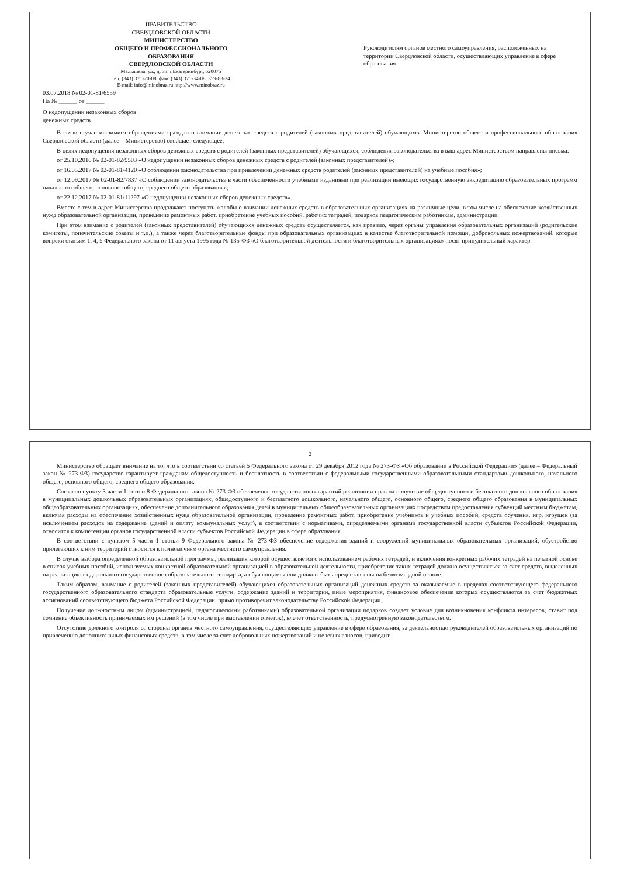ПРАВИТЕЛЬСТВО
СВЕРДЛОВСКОЙ ОБЛАСТИ
МИНИСТЕРСТВО
ОБЩЕГО И ПРОФЕССИОНАЛЬНОГО
ОБРАЗОВАНИЯ
СВЕРДЛОВСКОЙ ОБЛАСТИ
Малышева, ул., д. 33, г.Екатеринбург, 620075
тел. (343) 371-20-08, факс (343) 371-34-08; 359-83-24
E-mail: info@minobraz.ru http://www.minobraz.ru
03.07.2018 № 02-01-81/6559
На № ______ от ______
О недопущении незаконных сборов
денежных средств
Руководителям органов местного самоуправления, расположенных на территории Свердловской области, осуществляющих управление в сфере образования
В связи с участившимися обращениями граждан о взимании денежных средств с родителей (законных представителей) обучающихся Министерство общего и профессионального образования Свердловской области (далее – Министерство) сообщает следующее.
В целях недопущения незаконных сборов денежных средств с родителей (законных представителей) обучающихся, соблюдения законодательства в ваш адрес Министерством направлены письма:
от 25.10.2016 № 02-01-82/9503 «О недопущении незаконных сборов денежных средств с родителей (законных представителей)»;
от 16.05.2017 № 02-01-81/4120 «О соблюдении законодательства при привлечении денежных средств родителей (законных представителей) на учебные пособия»;
от 12.09.2017 № 02-01-82/7837 «О соблюдении законодательства в части обеспеченности учебными изданиями при реализации имеющих государственную аккредитацию образовательных программ начального общего, основного общего, среднего общего образования»;
от 22.12.2017 № 02-01-81/11297 «О недопущении незаконных сборов денежных средств».
Вместе с тем в адрес Министерства продолжают поступать жалобы о взимании денежных средств в образовательных организациях на различные цели, в том числе на обеспечение хозяйственных нужд образовательной организации, проведение ремонтных работ, приобретение учебных пособий, рабочих тетрадей, подарков педагогическим работникам, администрации.
При этом взимание с родителей (законных представителей) обучающихся денежных средств осуществляется, как правило, через органы управления образовательных организаций (родительские комитеты, попечительские советы и т.п.), а также через благотворительные фонды при образовательных организациях в качестве благотворительной помощи, добровольных пожертвований, которые вопреки статьям 1, 4, 5 Федерального закона от 11 августа 1995 года № 135-ФЗ «О благотворительной деятельности и благотворительных организациях» носят принудительный характер.
2
Министерство обращает внимание на то, что в соответствии со статьей 5 Федерального закона от 29 декабря 2012 года № 273-ФЗ «Об образовании в Российской Федерации» (далее – Федеральный закон № 273-ФЗ) государство гарантирует гражданам общедоступность и бесплатность в соответствии с федеральными государственными образовательными стандартами дошкольного, начального общего, основного общего, среднего общего образования.
Согласно пункту 3 части 1 статьи 8 Федерального закона № 273-ФЗ обеспечение государственных гарантий реализации прав на получение общедоступного и бесплатного дошкольного образования в муниципальных дошкольных образовательных организациях, общедоступного и бесплатного дошкольного, начального общего, основного общего, среднего общего образования в муниципальных общеобразовательных организациях, обеспечение дополнительного образования детей в муниципальных общеобразовательных организациях посредством предоставления субвенций местным бюджетам, включая расходы на обеспечение хозяйственных нужд образовательной организации, проведение ремонтных работ, приобретение учебников и учебных пособий, средств обучения, игр, игрушек (за исключением расходов на содержание зданий и оплату коммунальных услуг), в соответствии с нормативами, определяемыми органами государственной власти субъектов Российской Федерации, относится к компетенции органов государственной власти субъектов Российской Федерации в сфере образования.
В соответствии с пунктом 5 части 1 статьи 9 Федерального закона № 273-ФЗ обеспечение содержания зданий и сооружений муниципальных образовательных организаций, обустройство прилегающих к ним территорий относится к полномочиям органа местного самоуправления.
В случае выбора определенной образовательной программы, реализация которой осуществляется с использованием рабочих тетрадей, и включения конкретных рабочих тетрадей на печатной основе в список учебных пособий, используемых конкретной образовательной организацией в образовательной деятельности, приобретение таких тетрадей должно осуществляться за счет средств, выделенных на реализацию федерального государственного образовательного стандарта, а обучающимся они должны быть предоставлены на безвозмездной основе.
Таким образом, взимание с родителей (законных представителей) обучающихся образовательных организаций денежных средств за оказываемые в пределах соответствующего федерального государственного образовательного стандарта образовательные услуги, содержание зданий и территории, иные мероприятия, финансовое обеспечение которых осуществляется за счет бюджетных ассигнований соответствующего бюджета Российской Федерации, прямо противоречит законодательству Российской Федерации.
Получение должностным лицом (администрацией, педагогическими работниками) образовательной организации подарков создает условие для возникновения конфликта интересов, ставит под сомнение объективность принимаемых им решений (в том числе при выставлении отметок), влечет ответственность, предусмотренную законодательством.
Отсутствие должного контроля со стороны органов местного самоуправления, осуществляющих управление в сфере образования, за деятельностью руководителей образовательных организаций по привлечению дополнительных финансовых средств, в том числе за счет добровольных пожертвований и целевых взносов, приводит